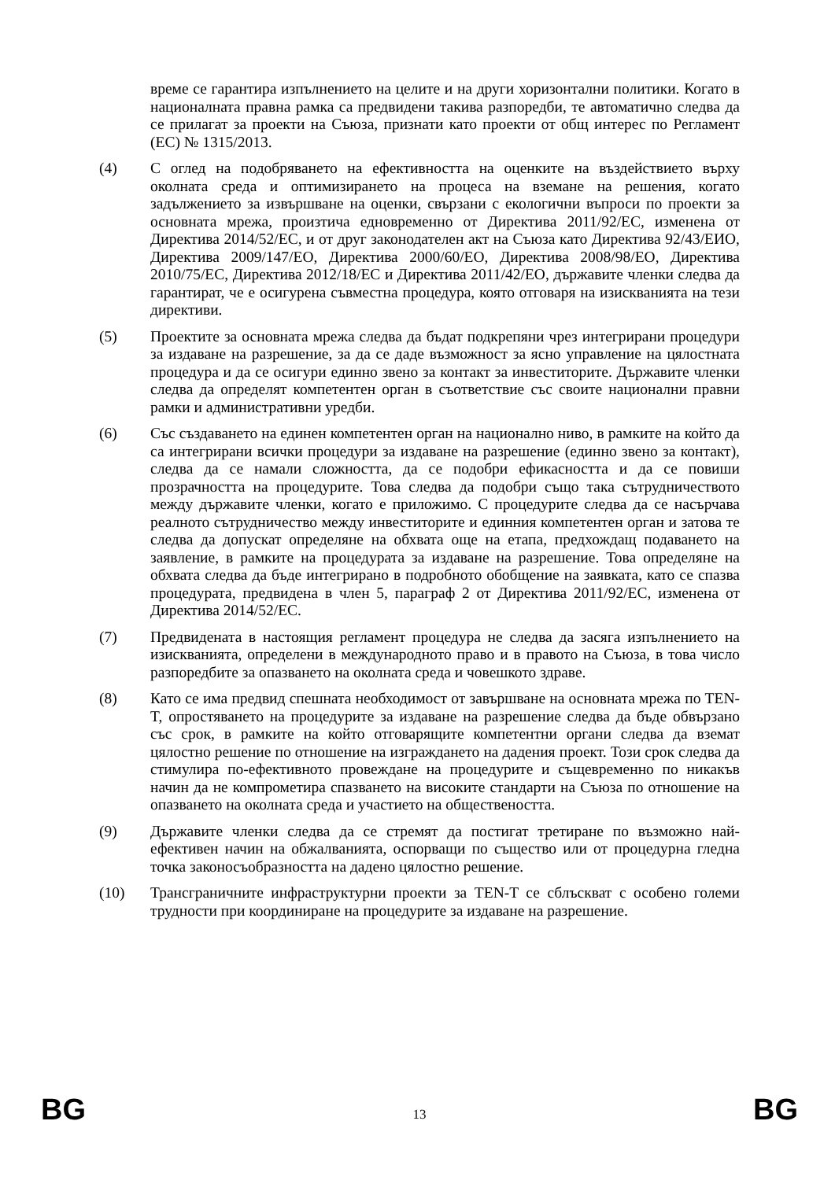време се гарантира изпълнението на целите и на други хоризонтални политики. Когато в националната правна рамка са предвидени такива разпоредби, те автоматично следва да се прилагат за проекти на Съюза, признати като проекти от общ интерес по Регламент (ЕС) № 1315/2013.
(4) С оглед на подобряването на ефективността на оценките на въздействието върху околната среда и оптимизирането на процеса на вземане на решения, когато задължението за извършване на оценки, свързани с екологични въпроси по проекти за основната мрежа, произтича едновременно от Директива 2011/92/ЕС, изменена от Директива 2014/52/ЕС, и от друг законодателен акт на Съюза като Директива 92/43/ЕИО, Директива 2009/147/ЕО, Директива 2000/60/ЕО, Директива 2008/98/ЕО, Директива 2010/75/ЕС, Директива 2012/18/ЕС и Директива 2011/42/ЕО, държавите членки следва да гарантират, че е осигурена съвместна процедура, която отговаря на изискванията на тези директиви.
(5) Проектите за основната мрежа следва да бъдат подкрепяни чрез интегрирани процедури за издаване на разрешение, за да се даде възможност за ясно управление на цялостната процедура и да се осигури единно звено за контакт за инвеститорите. Държавите членки следва да определят компетентен орган в съответствие със своите национални правни рамки и административни уредби.
(6) Със създаването на единен компетентен орган на национално ниво, в рамките на който да са интегрирани всички процедури за издаване на разрешение (единно звено за контакт), следва да се намали сложността, да се подобри ефикасността и да се повиши прозрачността на процедурите. Това следва да подобри също така сътрудничеството между държавите членки, когато е приложимо. С процедурите следва да се насърчава реалното сътрудничество между инвеститорите и единния компетентен орган и затова те следва да допускат определяне на обхвата още на етапа, предхождащ подаването на заявление, в рамките на процедурата за издаване на разрешение. Това определяне на обхвата следва да бъде интегрирано в подробното обобщение на заявката, като се спазва процедурата, предвидена в член 5, параграф 2 от Директива 2011/92/ЕС, изменена от Директива 2014/52/ЕС.
(7) Предвидената в настоящия регламент процедура не следва да засяга изпълнението на изискванията, определени в международното право и в правото на Съюза, в това число разпоредбите за опазването на околната среда и човешкото здраве.
(8) Като се има предвид спешната необходимост от завършване на основната мрежа по TEN-T, опростяването на процедурите за издаване на разрешение следва да бъде обвързано със срок, в рамките на който отговарящите компетентни органи следва да вземат цялостно решение по отношение на изграждането на дадения проект. Този срок следва да стимулира по-ефективното провеждане на процедурите и същевременно по никакъв начин да не компрометира спазването на високите стандарти на Съюза по отношение на опазването на околната среда и участието на обществеността.
(9) Държавите членки следва да се стремят да постигат третиране по възможно най-ефективен начин на обжалванията, оспорващи по същество или от процедурна гледна точка законосъобразността на дадено цялостно решение.
(10) Трансграничните инфраструктурни проекти за TEN-T се сблъскват с особено големи трудности при координиране на процедурите за издаване на разрешение.
BG 13 BG